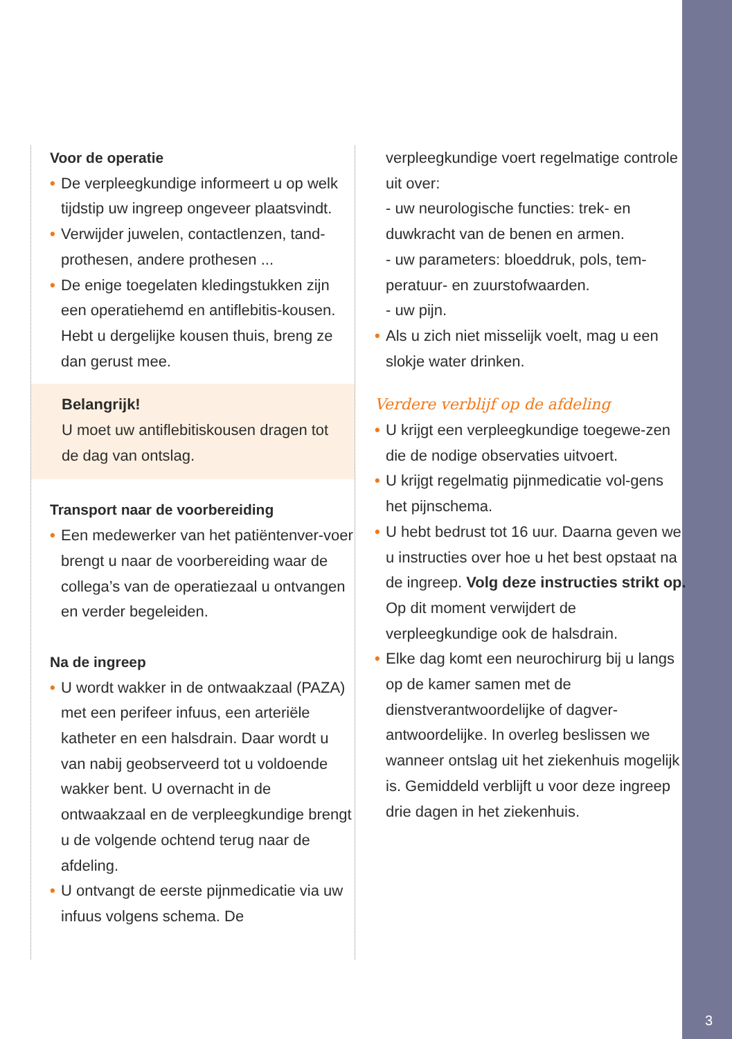3
Voor de operatie
• De verpleegkundige informeert u op welk tijdstip uw ingreep ongeveer plaatsvindt.
• Verwijder juwelen, contactlenzen, tand-prothesen, andere prothesen ...
• De enige toegelaten kledingstukken zijn een operatiehemd en antiflebitis-kousen. Hebt u dergelijke kousen thuis, breng ze dan gerust mee.
Belangrijk!
U moet uw antiflebitiskousen dragen tot de dag van ontslag.
Transport naar de voorbereiding
• Een medewerker van het patiëntenver-voer brengt u naar de voorbereiding waar de collega’s van de operatiezaal u ontvangen en verder begeleiden.
Na de ingreep
• U wordt wakker in de ontwaakzaal (PAZA) met een perifeer infuus, een arteriële katheter en een halsdrain. Daar wordt u van nabij geobserveerd tot u voldoende wakker bent. U overnacht in de ontwaakzaal en de verpleegkundige brengt u de volgende ochtend terug naar de afdeling.
• U ontvangt de eerste pijnmedicatie via uw infuus volgens schema. De
verpleegkundige voert regelmatige controle uit over:
- uw neurologische functies: trek- en duwkracht van de benen en armen.
- uw parameters: bloeddruk, pols, tem-peratuur- en zuurstofwaarden.
- uw pijn.
• Als u zich niet misselijk voelt, mag u een slokje water drinken.
Verdere verblijf op de afdeling
• U krijgt een verpleegkundige toegewe-zen die de nodige observaties uitvoert.
• U krijgt regelmatig pijnmedicatie vol-gens het pijnschema.
• U hebt bedrust tot 16 uur. Daarna geven we u instructies over hoe u het best opstaat na de ingreep. Volg deze instructies strikt op. Op dit moment verwijdert de verpleegkundige ook de halsdrain.
• Elke dag komt een neurochirurg bij u langs op de kamer samen met de dienstverantwoordelijke of dagver-antwoordelijke. In overleg beslissen we wanneer ontslag uit het ziekenhuis mogelijk is. Gemiddeld verblijft u voor deze ingreep drie dagen in het ziekenhuis.